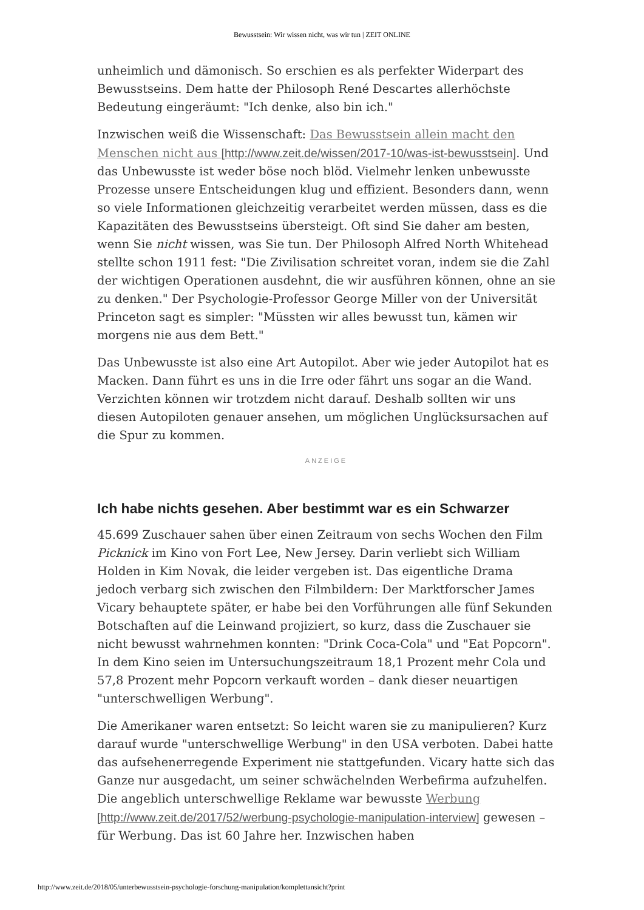Bewusstsein: Wir wissen nicht, was wir tun | ZEIT ONLINE
unheimlich und dämonisch. So erschien es als perfekter Widerpart des Bewusstseins. Dem hatte der Philosoph René Descartes allerhöchste Bedeutung eingeräumt: "Ich denke, also bin ich."
Inzwischen weiß die Wissenschaft: Das Bewusstsein allein macht den Menschen nicht aus [http://www.zeit.de/wissen/2017-10/was-ist-bewusstsein]. Und das Unbewusste ist weder böse noch blöd. Vielmehr lenken unbewusste Prozesse unsere Entscheidungen klug und effizient. Besonders dann, wenn so viele Informationen gleichzeitig verarbeitet werden müssen, dass es die Kapazitäten des Bewusstseins übersteigt. Oft sind Sie daher am besten, wenn Sie nicht wissen, was Sie tun. Der Philosoph Alfred North Whitehead stellte schon 1911 fest: "Die Zivilisation schreitet voran, indem sie die Zahl der wichtigen Operationen ausdehnt, die wir ausführen können, ohne an sie zu denken." Der Psychologie-Professor George Miller von der Universität Princeton sagt es simpler: "Müssten wir alles bewusst tun, kämen wir morgens nie aus dem Bett."
Das Unbewusste ist also eine Art Autopilot. Aber wie jeder Autopilot hat es Macken. Dann führt es uns in die Irre oder fährt uns sogar an die Wand. Verzichten können wir trotzdem nicht darauf. Deshalb sollten wir uns diesen Autopiloten genauer ansehen, um möglichen Unglücksursachen auf die Spur zu kommen.
ANZEIGE
Ich habe nichts gesehen. Aber bestimmt war es ein Schwarzer
45.699 Zuschauer sahen über einen Zeitraum von sechs Wochen den Film Picknick im Kino von Fort Lee, New Jersey. Darin verliebt sich William Holden in Kim Novak, die leider vergeben ist. Das eigentliche Drama jedoch verbarg sich zwischen den Filmbildern: Der Marktforscher James Vicary behauptete später, er habe bei den Vorführungen alle fünf Sekunden Botschaften auf die Leinwand projiziert, so kurz, dass die Zuschauer sie nicht bewusst wahrnehmen konnten: "Drink Coca-Cola" und "Eat Popcorn". In dem Kino seien im Untersuchungszeitraum 18,1 Prozent mehr Cola und 57,8 Prozent mehr Popcorn verkauft worden – dank dieser neuartigen "unterschwelligen Werbung".
Die Amerikaner waren entsetzt: So leicht waren sie zu manipulieren? Kurz darauf wurde "unterschwellige Werbung" in den USA verboten. Dabei hatte das aufsehenerregende Experiment nie stattgefunden. Vicary hatte sich das Ganze nur ausgedacht, um seiner schwächelnden Werbefirma aufzuhelfen. Die angeblich unterschwellige Reklame war bewusste Werbung [http://www.zeit.de/2017/52/werbung-psychologie-manipulation-interview] gewesen – für Werbung. Das ist 60 Jahre her. Inzwischen haben
http://www.zeit.de/2018/05/unterbewusstsein-psychologie-forschung-manipulation/komplettansicht?print